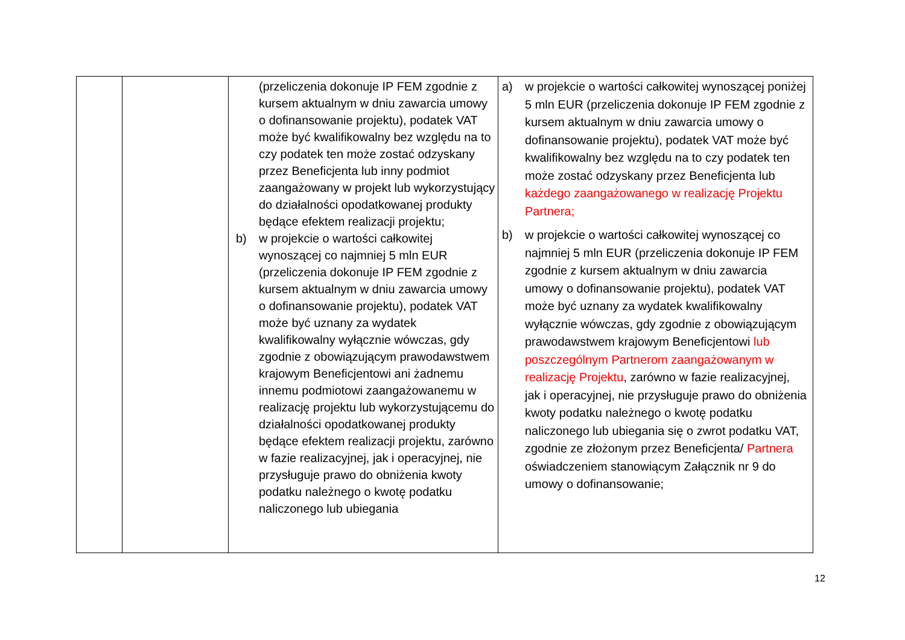| | | (przeliczenia dokonuje IP FEM zgodnie z kursem aktualnym w dniu zawarcia umowy o dofinansowanie projektu), podatek VAT może być kwalifikowalny bez względu na to czy podatek ten może zostać odzyskany przez Beneficjenta lub inny podmiot zaangażowany w projekt lub wykorzystujący do działalności opodatkowanej produkty będące efektem realizacji projektu; b) w projekcie o wartości całkowitej wynoszącej co najmniej 5 mln EUR (przeliczenia dokonuje IP FEM zgodnie z kursem aktualnym w dniu zawarcia umowy o dofinansowanie projektu), podatek VAT może być uznany za wydatek kwalifikowalny wyłącznie wówczas, gdy zgodnie z obowiązującym prawodawstwem krajowym Beneficjentowi ani żadnemu innemu podmiotowi zaangażowanemu w realizację projektu lub wykorzystującemu do działalności opodatkowanej produkty będące efektem realizacji projektu, zarówno w fazie realizacyjnej, jak i operacyjnej, nie przysługuje prawo do obniżenia kwoty podatku należnego o kwotę podatku naliczonego lub ubiegania | a) w projekcie o wartości całkowitej wynoszącej poniżej 5 mln EUR (przeliczenia dokonuje IP FEM zgodnie z kursem aktualnym w dniu zawarcia umowy o dofinansowanie projektu), podatek VAT może być kwalifikowalny bez względu na to czy podatek ten może zostać odzyskany przez Beneficjenta lub każdego zaangażowanego w realizację Projektu Partnera; b) w projekcie o wartości całkowitej wynoszącej co najmniej 5 mln EUR (przeliczenia dokonuje IP FEM zgodnie z kursem aktualnym w dniu zawarcia umowy o dofinansowanie projektu), podatek VAT może być uznany za wydatek kwalifikowalny wyłącznie wówczas, gdy zgodnie z obowiązującym prawodawstwem krajowym Beneficjentowi lub poszczególnym Partnerom zaangażowanym w realizację Projektu , zarówno w fazie realizacyjnej, jak i operacyjnej, nie przysługuje prawo do obniżenia kwoty podatku należnego o kwotę podatku naliczonego lub ubiegania się o zwrot podatku VAT, zgodnie ze złożonym przez Beneficjenta/ Partnera oświadczeniem stanowiącym Załącznik nr 9 do umowy o dofinansowanie; |
12